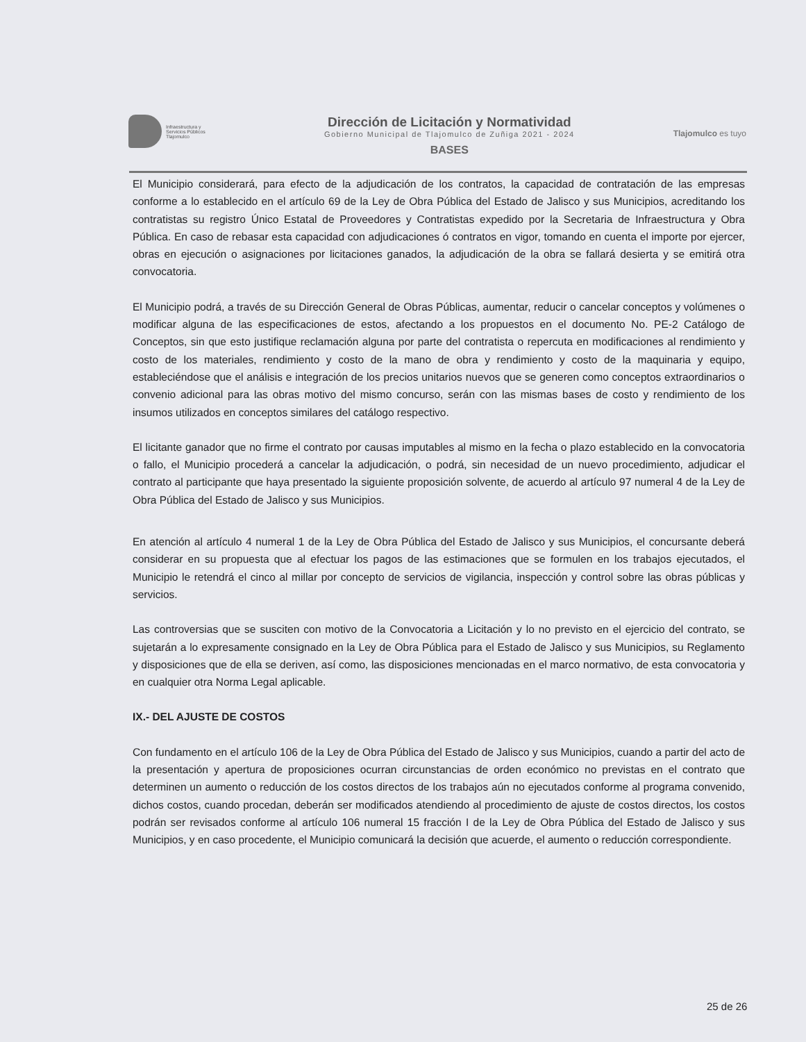Infraestructura y
Servicios Públicos
Tlajomulco
Dirección de Licitación y Normatividad
Gobierno Municipal de Tlajomulco de Zuñiga 2021 - 2024
BASES
Tlajomulco es tuyo
El Municipio considerará, para efecto de la adjudicación de los contratos, la capacidad de contratación de las empresas conforme a lo establecido en el artículo 69 de la Ley de Obra Pública del Estado de Jalisco y sus Municipios, acreditando los contratistas su registro Único Estatal de Proveedores y Contratistas expedido por la Secretaria de Infraestructura y Obra Pública. En caso de rebasar esta capacidad con adjudicaciones ó contratos en vigor, tomando en cuenta el importe por ejercer, obras en ejecución o asignaciones por licitaciones ganados, la adjudicación de la obra se fallará desierta y se emitirá otra convocatoria.
El Municipio podrá, a través de su Dirección General de Obras Públicas, aumentar, reducir o cancelar conceptos y volúmenes o modificar alguna de las especificaciones de estos, afectando a los propuestos en el documento No. PE-2 Catálogo de Conceptos, sin que esto justifique reclamación alguna por parte del contratista o repercuta en modificaciones al rendimiento y costo de los materiales, rendimiento y costo de la mano de obra y rendimiento y costo de la maquinaria y equipo, estableciéndose que el análisis e integración de los precios unitarios nuevos que se generen como conceptos extraordinarios o convenio adicional para las obras motivo del mismo concurso, serán con las mismas bases de costo y rendimiento de los insumos utilizados en conceptos similares del catálogo respectivo.
El licitante ganador que no firme el contrato por causas imputables al mismo en la fecha o plazo establecido en la convocatoria o fallo, el Municipio procederá a cancelar la adjudicación, o podrá, sin necesidad de un nuevo procedimiento, adjudicar el contrato al participante que haya presentado la siguiente proposición solvente, de acuerdo al artículo 97 numeral 4 de la Ley de Obra Pública del Estado de Jalisco y sus Municipios.
En atención al artículo 4 numeral 1 de la Ley de Obra Pública del Estado de Jalisco y sus Municipios, el concursante deberá considerar en su propuesta que al efectuar los pagos de las estimaciones que se formulen en los trabajos ejecutados, el Municipio le retendrá el cinco al millar por concepto de servicios de vigilancia, inspección y control sobre las obras públicas y servicios.
Las controversias que se susciten con motivo de la Convocatoria a Licitación y lo no previsto en el ejercicio del contrato, se sujetarán a lo expresamente consignado en la Ley de Obra Pública para el Estado de Jalisco y sus Municipios, su Reglamento y disposiciones que de ella se deriven, así como, las disposiciones mencionadas en el marco normativo, de esta convocatoria y en cualquier otra Norma Legal aplicable.
IX.- DEL AJUSTE DE COSTOS
Con fundamento en el artículo 106 de la Ley de Obra Pública del Estado de Jalisco y sus Municipios, cuando a partir del acto de la presentación y apertura de proposiciones ocurran circunstancias de orden económico no previstas en el contrato que determinen un aumento o reducción de los costos directos de los trabajos aún no ejecutados conforme al programa convenido, dichos costos, cuando procedan, deberán ser modificados atendiendo al procedimiento de ajuste de costos directos, los costos podrán ser revisados conforme al artículo 106 numeral 15 fracción I de la Ley de Obra Pública del Estado de Jalisco y sus Municipios, y en caso procedente, el Municipio comunicará la decisión que acuerde, el aumento o reducción correspondiente.
25 de 26